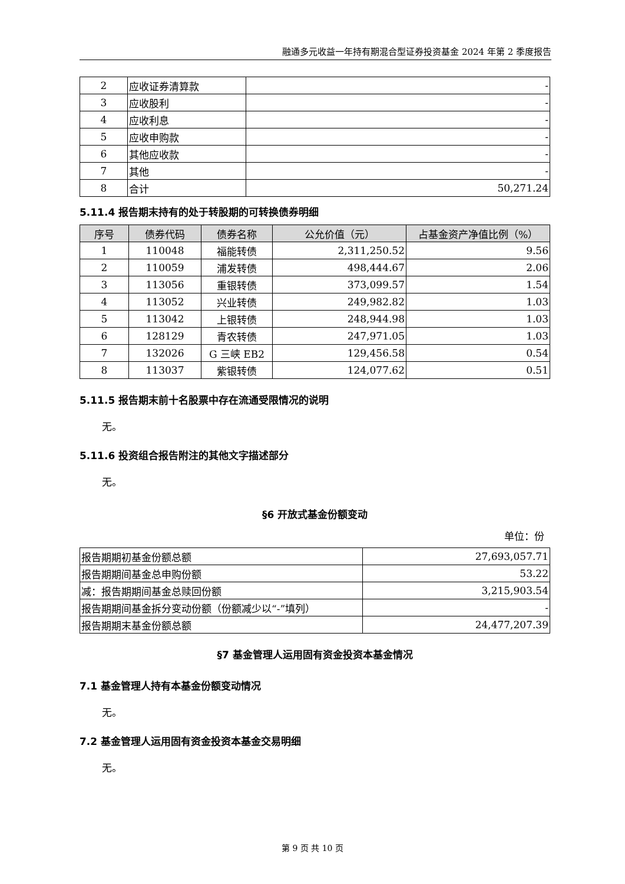融通多元收益一年持有期混合型证券投资基金 2024 年第 2 季度报告
| 2 | 应收证券清算款 | - |
| 3 | 应收股利 | - |
| 4 | 应收利息 | - |
| 5 | 应收申购款 | - |
| 6 | 其他应收款 | - |
| 7 | 其他 | - |
| 8 | 合计 | 50,271.24 |
5.11.4 报告期末持有的处于转股期的可转换债券明细
| 序号 | 债券代码 | 债券名称 | 公允价值（元） | 占基金资产净值比例（%） |
| --- | --- | --- | --- | --- |
| 1 | 110048 | 福能转债 | 2,311,250.52 | 9.56 |
| 2 | 110059 | 浦发转债 | 498,444.67 | 2.06 |
| 3 | 113056 | 重银转债 | 373,099.57 | 1.54 |
| 4 | 113052 | 兴业转债 | 249,982.82 | 1.03 |
| 5 | 113042 | 上银转债 | 248,944.98 | 1.03 |
| 6 | 128129 | 青农转债 | 247,971.05 | 1.03 |
| 7 | 132026 | G 三峡 EB2 | 129,456.58 | 0.54 |
| 8 | 113037 | 紫银转债 | 124,077.62 | 0.51 |
5.11.5 报告期末前十名股票中存在流通受限情况的说明
无。
5.11.6 投资组合报告附注的其他文字描述部分
无。
§6 开放式基金份额变动
单位：份
| 报告期期初基金份额总额 | 27,693,057.71 |
| 报告期期间基金总申购份额 | 53.22 |
| 减：报告期期间基金总赎回份额 | 3,215,903.54 |
| 报告期期间基金拆分变动份额（份额减少以“-”填列） | - |
| 报告期期末基金份额总额 | 24,477,207.39 |
§7 基金管理人运用固有资金投资本基金情况
7.1 基金管理人持有本基金份额变动情况
无。
7.2 基金管理人运用固有资金投资本基金交易明细
无。
第 9 页 共 10 页